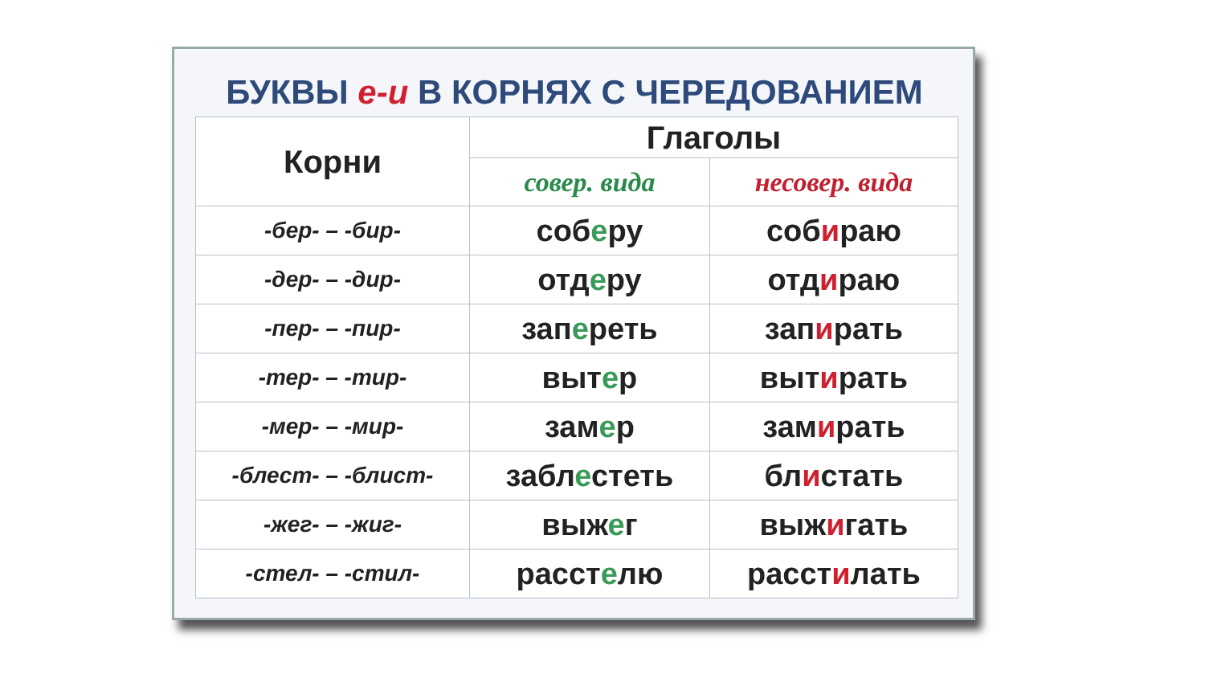БУКВЫ е-и В КОРНЯХ С ЧЕРЕДОВАНИЕМ
| Корни | Глаголы | |
| --- | --- | --- |
| | совер. вида | несовер. вида |
| -бер- – -бир- | соб е ру | соб и раю |
| -дер- – -дир- | отд е ру | отд и раю |
| -пер- – -пир- | зап е реть | зап и рать |
| -тер- – -тир- | выт е р | выт и рать |
| -мер- – -мир- | зам е р | зам и рать |
| -блест- – -блист- | забл е стеть | бл и стать |
| -жег- – -жиг- | выж е г | выж и гать |
| -стел- – -стил- | расст е лю | расст и лать |